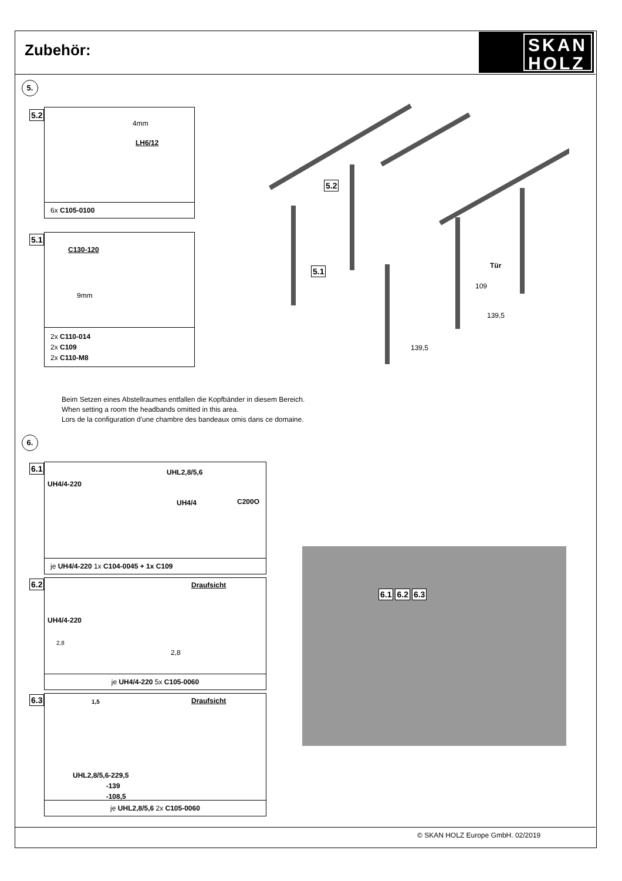Zubehör:
SKAN
HOLZ
5.
4mm
LH6/12
6x C105-0100
5.2
C130-120
9mm
2x C110-014
2x C109
2x C110-M8
5.1
5.2
5.1 Tür
109
139,5
139,5
Beim Setzen eines Abstellraumes entfallen die Kopfbänder in diesem Bereich.
When setting a room the headbands omitted in this area.
Lors de la configuration d'une chambre des bandeaux omis dans ce domaine.
6.
UH4/4-220
UHL2,8/5,6
UH4/4 C200O
je UH4/4-220 1x C104-0045 + 1x C109
6.1
UH4/4-220
2,8
Draufsicht
2,8
je UH4/4-220 5x C105-0060
6.2
1,5
UHL2,8/5,6-229,5
-139
-108,5
Draufsicht
je UHL2,8/5,6 2x C105-0060
6.3
6.1 6.2 6.3
© SKAN HOLZ Europe GmbH. 02/2019